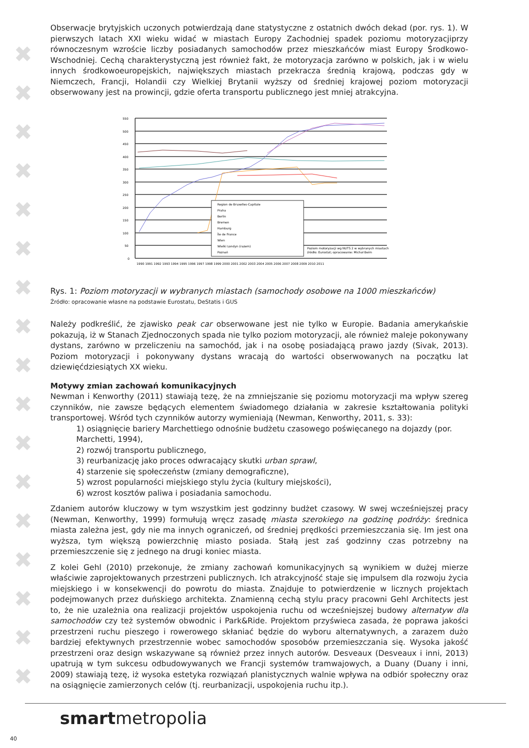✖
✖
✖
✖
✖
✖
✖
✖
✖
✖
✖
✖
✖
✖
✖
✖
✖
Obserwacje brytyjskich uczonych potwierdzają dane statystyczne z ostatnich dwóch dekad (por. rys. 1). W pierwszych latach XXI wieku widać w miastach Europy Zachodniej spadek poziomu motoryzacjiprzy równoczesnym wzroście liczby posiadanych samochodów przez mieszkańców miast Europy Środkowo-Wschodniej. Cechą charakterystyczną jest również fakt, że motoryzacja zarówno w polskich, jak i w wielu innych środkowoeuropejskich, największych miastach przekracza średnią krajową, podczas gdy w Niemczech, Francji, Holandii czy Wielkiej Brytanii wyższy od średniej krajowej poziom motoryzacji obserwowany jest na prowincji, gdzie oferta transportu publicznego jest mniej atrakcyjna.
550
500
450
400
350
300
250
200
150
100
50
0
Region de Bruxelles-Capitale
Praha
Berlin
Bremen
Hamburg
Île de France
Wien
Wielki Londyn (razem)
Poznań
Poziom motoryzacji wg NUTS 2 w wybranych miastach
źródło: Eurostat; opracowanie: Michał Beim
1990 1991 1992 1993 1994 1995 1996 1997 1998 1999 2000 2001 2002 2003 2004 2005 2006 2007 2008 2009 2010 2011
Rys. 1: Poziom motoryzacji w wybranych miastach (samochody osobowe na 1000 mieszkańców)
Źródło: opracowanie własne na podstawie Eurostatu, DeStatis i GUS
Należy podkreślić, że zjawisko peak car obserwowane jest nie tylko w Europie. Badania amerykańskie pokazują, iż w Stanach Zjednoczonych spada nie tylko poziom motoryzacji, ale również maleje pokonywany dystans, zarówno w przeliczeniu na samochód, jak i na osobę posiadającą prawo jazdy (Sivak, 2013). Poziom motoryzacji i pokonywany dystans wracają do wartości obserwowanych na początku lat dziewięćdziesiątych XX wieku.
Motywy zmian zachowań komunikacyjnych
Newman i Kenworthy (2011) stawiają tezę, że na zmniejszanie się poziomu motoryzacji ma wpływ szereg czynników, nie zawsze będących elementem świadomego działania w zakresie kształtowania polityki transportowej. Wśród tych czynników autorzy wymieniają (Newman, Kenworthy, 2011, s. 33):
1) osiągnięcie bariery Marchettiego odnośnie budżetu czasowego poświęcanego na dojazdy (por. Marchetti, 1994),
2) rozwój transportu publicznego,
3) reurbanizację jako proces odwracający skutki urban sprawl,
4) starzenie się społeczeństw (zmiany demograficzne),
5) wzrost popularności miejskiego stylu życia (kultury miejskości),
6) wzrost kosztów paliwa i posiadania samochodu.
Zdaniem autorów kluczowy w tym wszystkim jest godzinny budżet czasowy. W swej wcześniejszej pracy (Newman, Kenworthy, 1999) formułują wręcz zasadę miasta szerokiego na godzinę podróży: średnica miasta zależna jest, gdy nie ma innych ograniczeń, od średniej prędkości przemieszczania się. Im jest ona wyższa, tym większą powierzchnię miasto posiada. Stałą jest zaś godzinny czas potrzebny na przemieszczenie się z jednego na drugi koniec miasta.
Z kolei Gehl (2010) przekonuje, że zmiany zachowań komunikacyjnych są wynikiem w dużej mierze właściwie zaprojektowanych przestrzeni publicznych. Ich atrakcyjność staje się impulsem dla rozwoju życia miejskiego i w konsekwencji do powrotu do miasta. Znajduje to potwierdzenie w licznych projektach podejmowanych przez duńskiego architekta. Znamienną cechą stylu pracy pracowni Gehl Architects jest to, że nie uzależnia ona realizacji projektów uspokojenia ruchu od wcześniejszej budowy alternatyw dla samochodów czy też systemów obwodnic i Park&Ride. Projektom przyświeca zasada, że poprawa jakości przestrzeni ruchu pieszego i rowerowego skłaniać będzie do wyboru alternatywnych, a zarazem dużo bardziej efektywnych przestrzennie wobec samochodów sposobów przemieszczania się. Wysoka jakość przestrzeni oraz design wskazywane są również przez innych autorów. Desveaux (Desveaux i inni, 2013) upatrują w tym sukcesu odbudowywanych we Francji systemów tramwajowych, a Duany (Duany i inni, 2009) stawiają tezę, iż wysoka estetyka rozwiązań planistycznych walnie wpływa na odbiór społeczny oraz na osiągnięcie zamierzonych celów (tj. reurbanizacji, uspokojenia ruchu itp.).
smartmetropolia
40